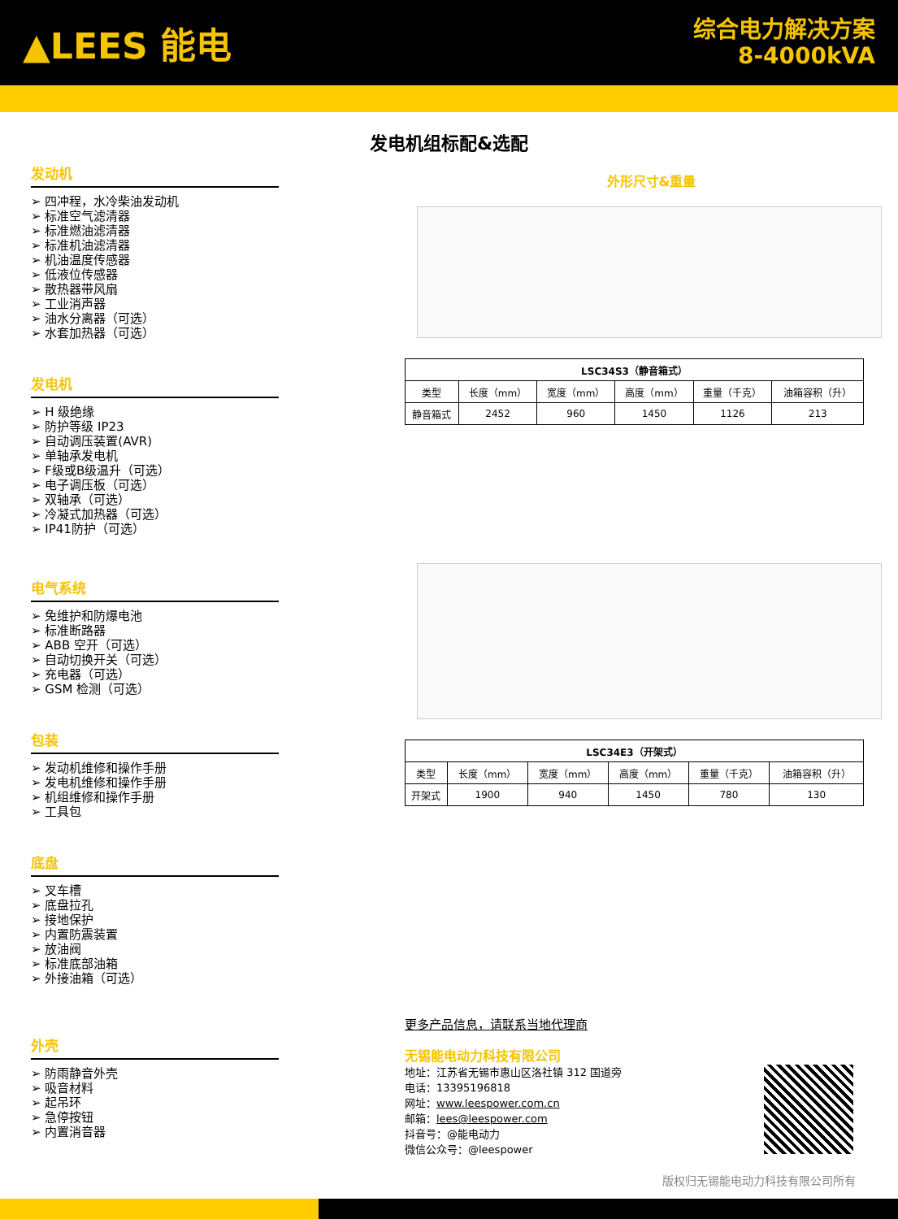▲LEES 能电
综合电力解决方案
8-4000kVA
发电机组标配&选配
发动机
➢ 四冲程，水冷柴油发动机
➢ 标准空气滤清器
➢ 标准燃油滤清器
➢ 标准机油滤清器
➢ 机油温度传感器
➢ 低液位传感器
➢ 散热器带风扇
➢ 工业消声器
➢ 油水分离器（可选）
➢ 水套加热器（可选）
发电机
➢ H 级绝缘
➢ 防护等级 IP23
➢ 自动调压装置(AVR)
➢ 单轴承发电机
➢ F级或B级温升（可选）
➢ 电子调压板（可选）
➢ 双轴承（可选）
➢ 冷凝式加热器（可选）
➢ IP41防护（可选）
电气系统
➢ 免维护和防爆电池
➢ 标准断路器
➢ ABB 空开（可选）
➢ 自动切换开关（可选）
➢ 充电器（可选）
➢ GSM 检测（可选）
包装
➢ 发动机维修和操作手册
➢ 发电机维修和操作手册
➢ 机组维修和操作手册
➢ 工具包
底盘
➢ 叉车槽
➢ 底盘拉孔
➢ 接地保护
➢ 内置防震装置
➢ 放油阀
➢ 标准底部油箱
➢ 外接油箱（可选）
外壳
➢ 防雨静音外壳
➢ 吸音材料
➢ 起吊环
➢ 急停按钮
➢ 内置消音器
外形尺寸&重量
| LSC34S3（静音箱式） | | | | | |
| --- | --- | --- | --- | --- | --- |
| 类型 | 长度（mm） | 宽度（mm） | 高度（mm） | 重量（千克） | 油箱容积（升） |
| 静音箱式 | 2452 | 960 | 1450 | 1126 | 213 |
| LSC34E3（开架式） | | | | | |
| --- | --- | --- | --- | --- | --- |
| 类型 | 长度（mm） | 宽度（mm） | 高度（mm） | 重量（千克） | 油箱容积（升） |
| 开架式 | 1900 | 940 | 1450 | 780 | 130 |
更多产品信息，请联系当地代理商
无锡能电动力科技有限公司
地址：江苏省无锡市惠山区洛社镇 312 国道旁
电话：13395196818
网址：www.leespower.com.cn
邮箱：lees@leespower.com
抖音号：@能电动力
微信公众号：@leespower
版权归无锡能电动力科技有限公司所有